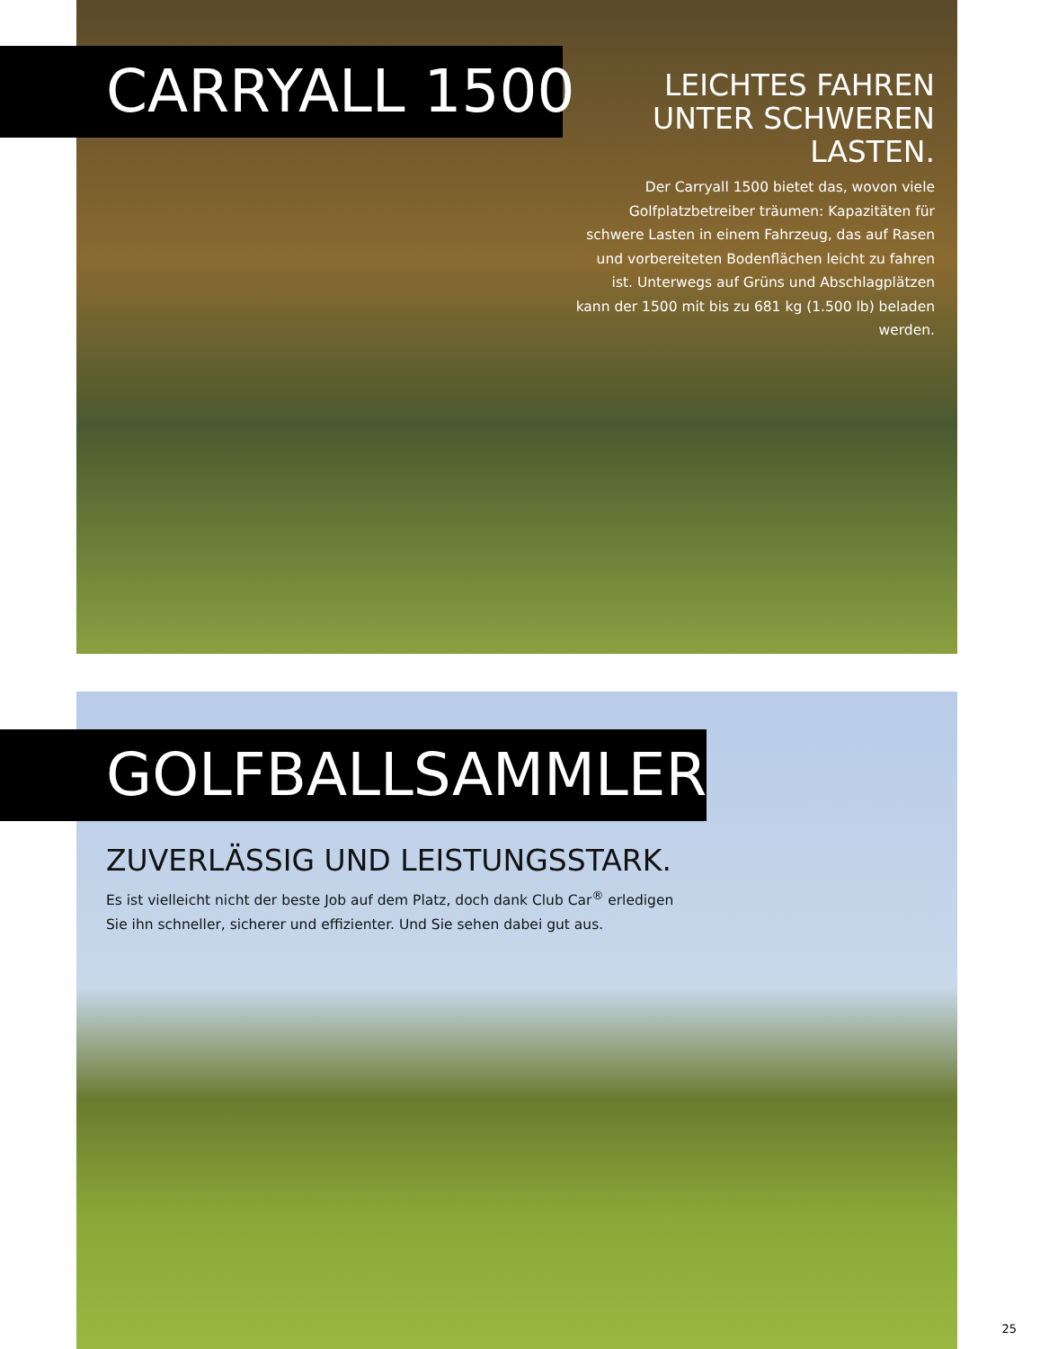CARRYALL 1500
LEICHTES FAHREN UNTER SCHWEREN LASTEN.
Der Carryall 1500 bietet das, wovon viele Golfplatzbetreiber träumen: Kapazitäten für schwere Lasten in einem Fahrzeug, das auf Rasen und vorbereiteten Bodenflächen leicht zu fahren ist. Unterwegs auf Grüns und Abschlagplätzen kann der 1500 mit bis zu 681 kg (1.500 lb) beladen werden.
GOLFBALLSAMMLER
ZUVERLÄSSIG UND LEISTUNGSSTARK.
Es ist vielleicht nicht der beste Job auf dem Platz, doch dank Club Car<sup>®</sup> erledigen Sie ihn schneller, sicherer und effizienter. Und Sie sehen dabei gut aus.
25